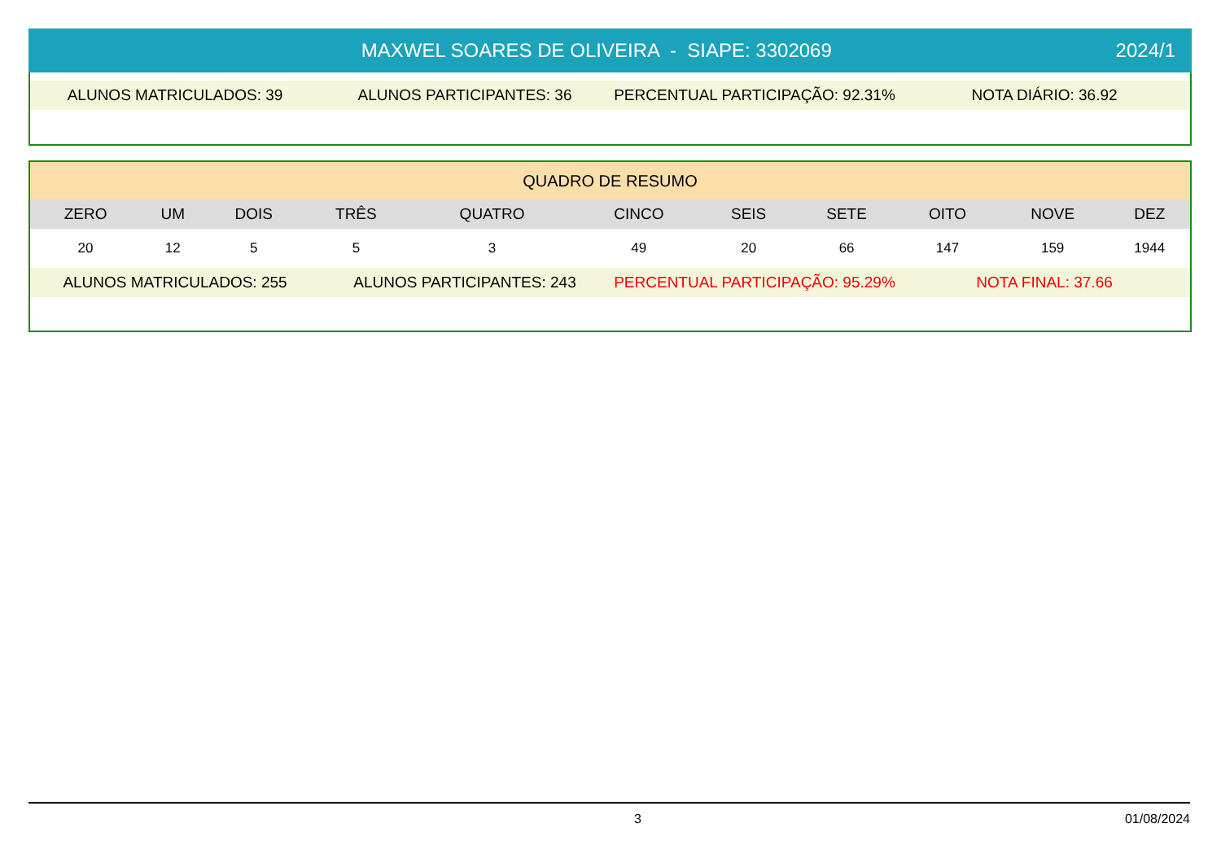MAXWEL SOARES DE OLIVEIRA - SIAPE: 3302069
2024/1
ALUNOS MATRICULADOS: 39 ALUNOS PARTICIPANTES: 36 PERCENTUAL PARTICIPAÇÃO: 92.31% NOTA DIÁRIO: 36.92
| QUADRO DE RESUMO | | | | | | | | | | |
| --- | --- | --- | --- | --- | --- | --- | --- | --- | --- | --- |
| ZERO | UM | DOIS | TRÊS | QUATRO | CINCO | SEIS | SETE | OITO | NOVE | DEZ |
| 20 | 12 | 5 | 5 | 3 | 49 | 20 | 66 | 147 | 159 | 1944 |
ALUNOS MATRICULADOS: 255 ALUNOS PARTICIPANTES: 243 PERCENTUAL PARTICIPAÇÃO: 95.29% NOTA FINAL: 37.66
3 01/08/2024